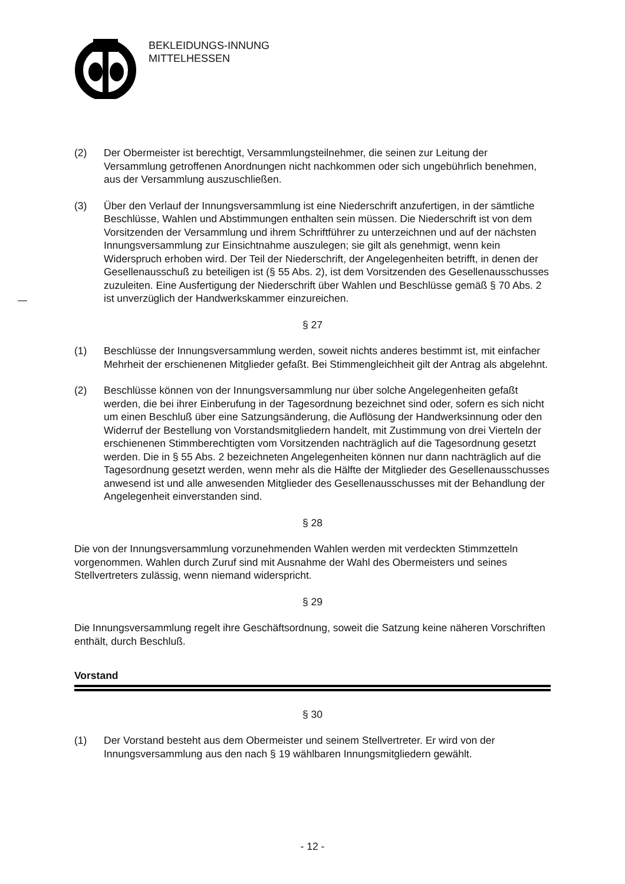BEKLEIDUNGS-INNUNG
MITTELHESSEN
(2) Der Obermeister ist berechtigt, Versammlungsteilnehmer, die seinen zur Leitung der Versammlung getroffenen Anordnungen nicht nachkommen oder sich ungebührlich benehmen, aus der Versammlung auszuschließen.
(3) Über den Verlauf der Innungsversammlung ist eine Niederschrift anzufertigen, in der sämtliche Beschlüsse, Wahlen und Abstimmungen enthalten sein müssen. Die Niederschrift ist von dem Vorsitzenden der Versammlung und ihrem Schriftführer zu unterzeichnen und auf der nächsten Innungsversammlung zur Einsichtnahme auszulegen; sie gilt als genehmigt, wenn kein Widerspruch erhoben wird. Der Teil der Niederschrift, der Angelegenheiten betrifft, in denen der Gesellenausschuß zu beteiligen ist (§ 55 Abs. 2), ist dem Vorsitzenden des Gesellenausschusses zuzuleiten. Eine Ausfertigung der Niederschrift über Wahlen und Beschlüsse gemäß § 70 Abs. 2 ist unverzüglich der Handwerkskammer einzureichen.
§ 27
(1) Beschlüsse der Innungsversammlung werden, soweit nichts anderes bestimmt ist, mit einfacher Mehrheit der erschienenen Mitglieder gefaßt. Bei Stimmengleichheit gilt der Antrag als abgelehnt.
(2) Beschlüsse können von der Innungsversammlung nur über solche Angelegenheiten gefaßt werden, die bei ihrer Einberufung in der Tagesordnung bezeichnet sind oder, sofern es sich nicht um einen Beschluß über eine Satzungsänderung, die Auflösung der Handwerksinnung oder den Widerruf der Bestellung von Vorstandsmitgliedern handelt, mit Zustimmung von drei Vierteln der erschienenen Stimmberechtigten vom Vorsitzenden nachträglich auf die Tagesordnung gesetzt werden. Die in § 55 Abs. 2 bezeichneten Angelegenheiten können nur dann nachträglich auf die Tagesordnung gesetzt werden, wenn mehr als die Hälfte der Mitglieder des Gesellenausschusses anwesend ist und alle anwesenden Mitglieder des Gesellenausschusses mit der Behandlung der Angelegenheit einverstanden sind.
§ 28
Die von der Innungsversammlung vorzunehmenden Wahlen werden mit verdeckten Stimmzetteln vorgenommen. Wahlen durch Zuruf sind mit Ausnahme der Wahl des Obermeisters und seines Stellvertreters zulässig, wenn niemand widerspricht.
§ 29
Die Innungsversammlung regelt ihre Geschäftsordnung, soweit die Satzung keine näheren Vorschriften enthält, durch Beschluß.
Vorstand
§ 30
(1) Der Vorstand besteht aus dem Obermeister und seinem Stellvertreter. Er wird von der Innungsversammlung aus den nach § 19 wählbaren Innungsmitgliedern gewählt.
- 12 -